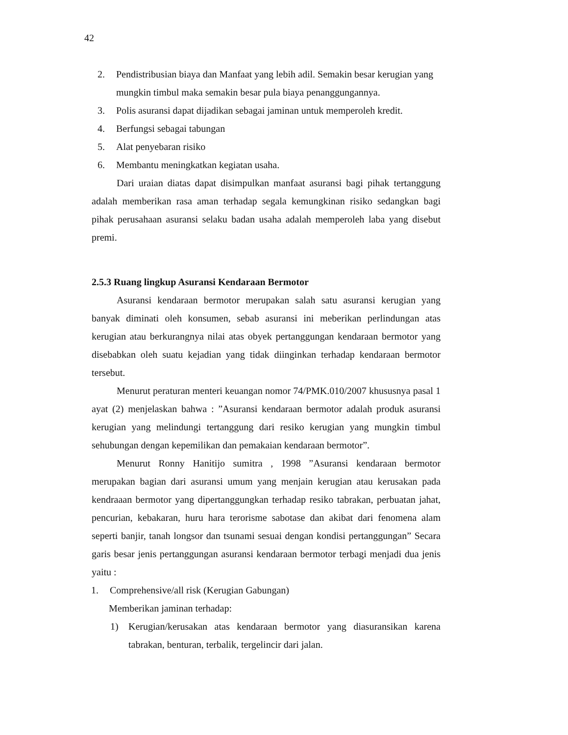42
2. Pendistribusian biaya dan Manfaat yang lebih adil. Semakin besar kerugian yang mungkin timbul maka semakin besar pula biaya penanggungannya.
3. Polis asuransi dapat dijadikan sebagai jaminan untuk memperoleh kredit.
4. Berfungsi sebagai tabungan
5. Alat penyebaran risiko
6. Membantu meningkatkan kegiatan usaha.
Dari uraian diatas dapat disimpulkan manfaat asuransi bagi pihak tertanggung adalah memberikan rasa aman terhadap segala kemungkinan risiko sedangkan bagi pihak perusahaan asuransi selaku badan usaha adalah memperoleh laba yang disebut premi.
2.5.3 Ruang lingkup Asuransi Kendaraan Bermotor
Asuransi kendaraan bermotor merupakan salah satu asuransi kerugian yang banyak diminati oleh konsumen, sebab asuransi ini meberikan perlindungan atas kerugian atau berkurangnya nilai atas obyek pertanggungan kendaraan bermotor yang disebabkan oleh suatu kejadian yang tidak diinginkan terhadap kendaraan bermotor tersebut.
Menurut peraturan menteri keuangan nomor 74/PMK.010/2007 khususnya pasal 1 ayat (2) menjelaskan bahwa : ”Asuransi kendaraan bermotor adalah produk asuransi kerugian yang melindungi tertanggung dari resiko kerugian yang mungkin timbul sehubungan dengan kepemilikan dan pemakaian kendaraan bermotor”.
Menurut Ronny Hanitijo sumitra , 1998 ”Asuransi kendaraan bermotor merupakan bagian dari asuransi umum yang menjain kerugian atau kerusakan pada kendraaan bermotor yang dipertanggungkan terhadap resiko tabrakan, perbuatan jahat, pencurian, kebakaran, huru hara terorisme sabotase dan akibat dari fenomena alam seperti banjir, tanah longsor dan tsunami sesuai dengan kondisi pertanggungan” Secara garis besar jenis pertanggungan asuransi kendaraan bermotor terbagi menjadi dua jenis yaitu :
1. Comprehensive/all risk (Kerugian Gabungan)
Memberikan jaminan terhadap:
1) Kerugian/kerusakan atas kendaraan bermotor yang diasuransikan karena tabrakan, benturan, terbalik, tergelincir dari jalan.